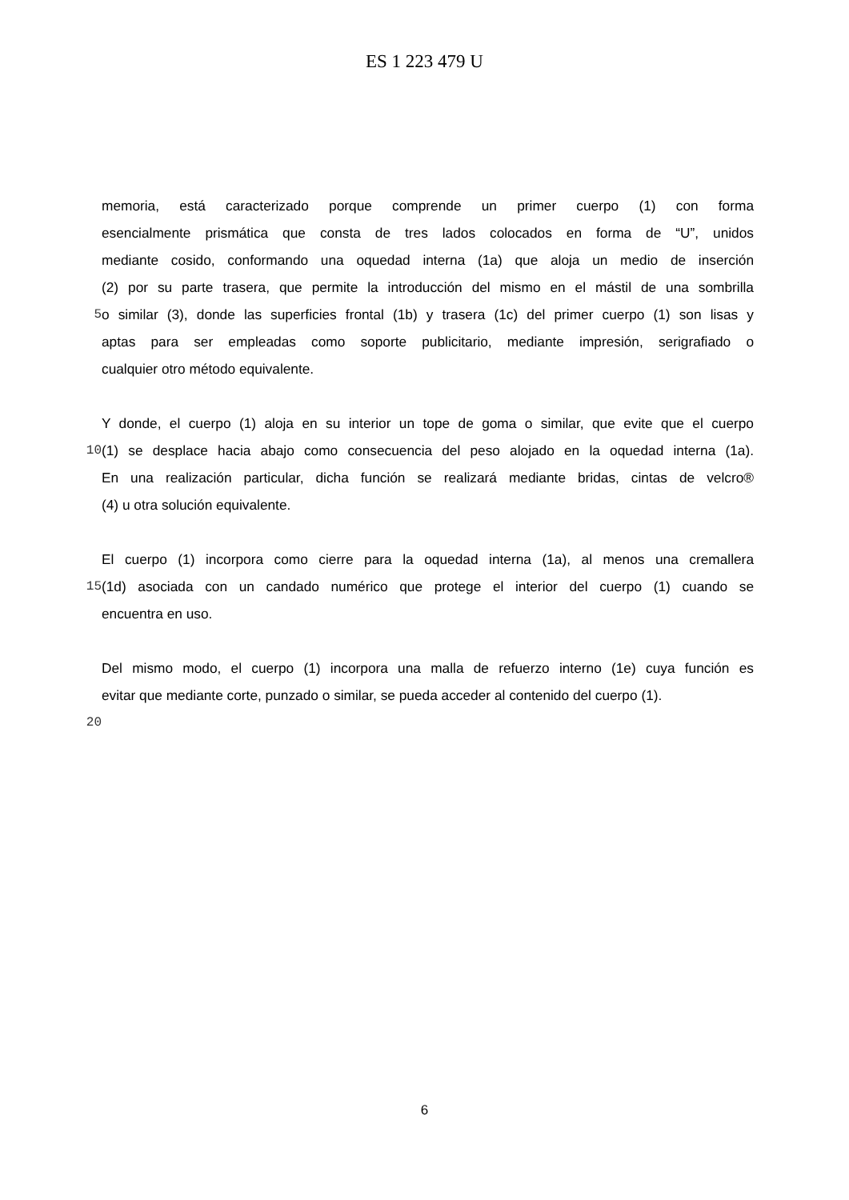ES 1 223 479 U
memoria, está caracterizado porque comprende un primer cuerpo (1) con forma
esencialmente prismática que consta de tres lados colocados en forma de “U”, unidos
mediante cosido, conformando una oquedad interna (1a) que aloja un medio de inserción
(2) por su parte trasera, que permite la introducción del mismo en el mástil de una sombrilla
5 o similar (3), donde las superficies frontal (1b) y trasera (1c) del primer cuerpo (1) son lisas y
aptas para ser empleadas como soporte publicitario, mediante impresión, serigrafiado o
cualquier otro método equivalente.
Y donde, el cuerpo (1) aloja en su interior un tope de goma o similar, que evite que el cuerpo
10 (1) se desplace hacia abajo como consecuencia del peso alojado en la oquedad interna (1a).
En una realización particular, dicha función se realizará mediante bridas, cintas de velcro®
(4) u otra solución equivalente.
El cuerpo (1) incorpora como cierre para la oquedad interna (1a), al menos una cremallera
15 (1d) asociada con un candado numérico que protege el interior del cuerpo (1) cuando se
encuentra en uso.
Del mismo modo, el cuerpo (1) incorpora una malla de refuerzo interno (1e) cuya función es
evitar que mediante corte, punzado o similar, se pueda acceder al contenido del cuerpo (1).
20
6